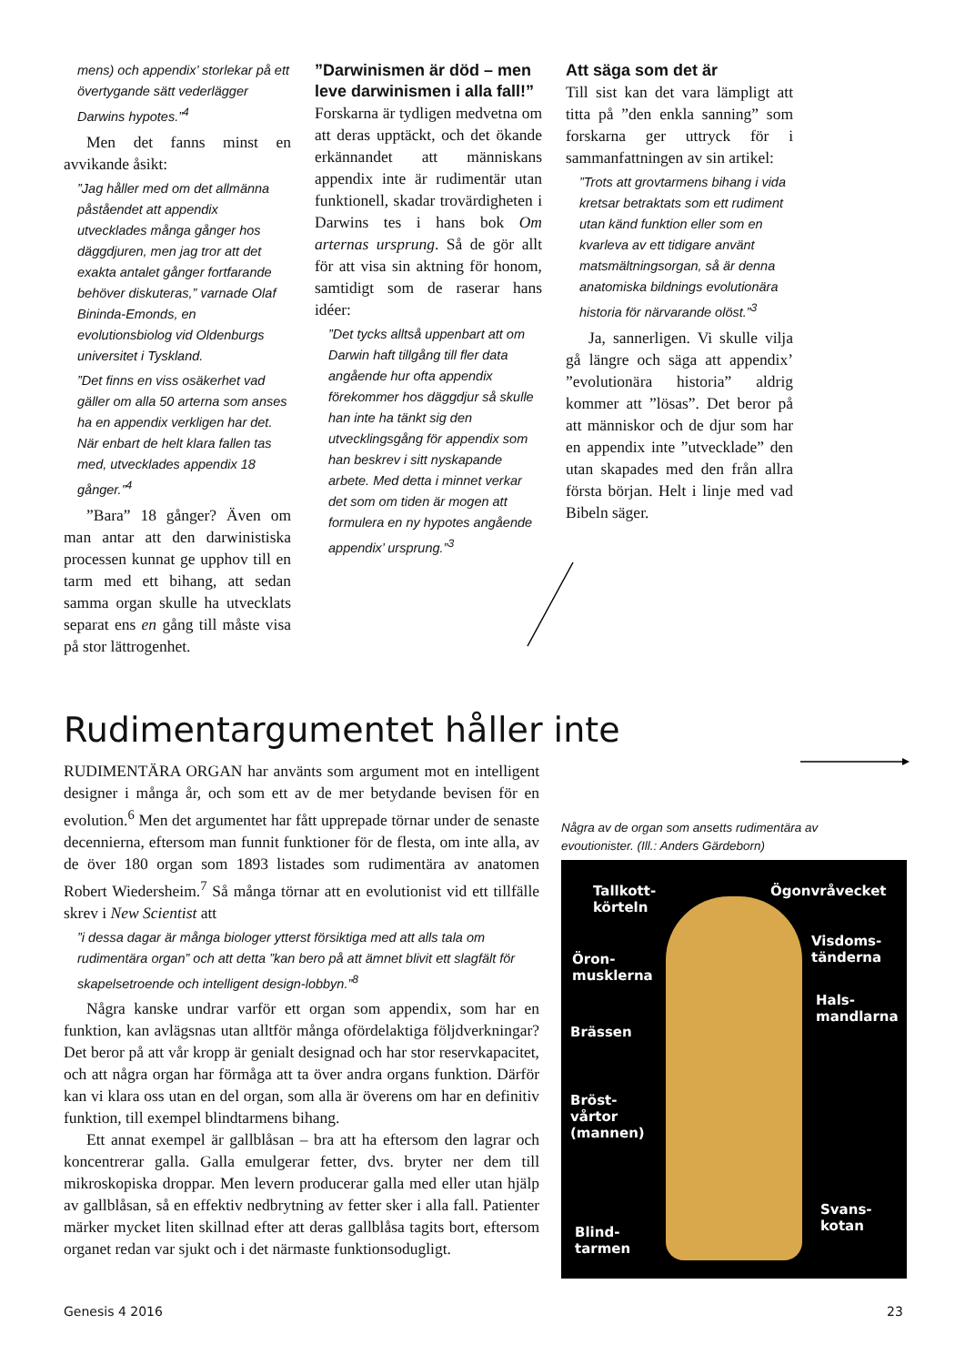mens) och appendix’ storlekar på ett övertygande sätt vederlägger Darwins hypotes.”<sup>4</sup>
Men det fanns minst en avvikande åsikt:
”Jag håller med om det allmänna påståendet att appendix utvecklades många gånger hos däggdjuren, men jag tror att det exakta antalet gånger fortfarande behöver diskuteras,” varnade Olaf Bininda-Emonds, en evolutionsbiolog vid Oldenburgs universitet i Tyskland.
”Det finns en viss osäkerhet vad gäller om alla 50 arterna som anses ha en appendix verkligen har det. När enbart de helt klara fallen tas med, utvecklades appendix 18 gånger.”<sup>4</sup>
”Bara” 18 gånger? Även om man antar att den darwinistiska processen kunnat ge upphov till en tarm med ett bihang, att sedan samma organ skulle ha utvecklats separat ens en gång till måste visa på stor lättrogenhet.
”Darwinismen är död – men leve darwinismen i alla fall!”
Forskarna är tydligen medvetna om att deras upptäckt, och det ökande erkännandet att människans appendix inte är rudimentär utan funktionell, skadar trovärdigheten i Darwins tes i hans bok Om arternas ursprung. Så de gör allt för att visa sin aktning för honom, samtidigt som de raserar hans idéer:
”Det tycks alltså uppenbart att om Darwin haft tillgång till fler data angående hur ofta appendix förekommer hos däggdjur så skulle han inte ha tänkt sig den utvecklingsgång för appendix som han beskrev i sitt nyskapande arbete. Med detta i minnet verkar det som om tiden är mogen att formulera en ny hypotes angående appendix’ ursprung.”<sup>3</sup>
Att säga som det är
Till sist kan det vara lämpligt att titta på ”den enkla sanning” som forskarna ger uttryck för i sammanfattningen av sin artikel:
”Trots att grovtarmens bihang i vida kretsar betraktats som ett rudiment utan känd funktion eller som en kvarleva av ett tidigare använt matsmältningsorgan, så är denna anatomiska bildnings evolutionära historia för närvarande olöst.”<sup>3</sup>
Ja, sannerligen. Vi skulle vilja gå längre och säga att appendix’ ”evolutionära historia” aldrig kommer att ”lösas”. Det beror på att människor och de djur som har en appendix inte ”utvecklade” den utan skapades med den från allra första början. Helt i linje med vad Bibeln säger.
Rudimentargumentet håller inte
RUDIMENTÄRA ORGAN har använts som argument mot en intelligent designer i många år, och som ett av de mer betydande bevisen för en evolution.<sup>6</sup> Men det argumentet har fått upprepade törnar under de senaste decennierna, eftersom man funnit funktioner för de flesta, om inte alla, av de över 180 organ som 1893 listades som rudimentära av anatomen Robert Wiedersheim.<sup>7</sup> Så många törnar att en evolutionist vid ett tillfälle skrev i New Scientist att
”i dessa dagar är många biologer ytterst försiktiga med att alls tala om rudimentära organ” och att detta ”kan bero på att ämnet blivit ett slagfält för skapelsetroende och intelligent design-lobbyn.”<sup>8</sup>
Några kanske undrar varför ett organ som appendix, som har en funktion, kan avlägsnas utan alltför många ofördelaktiga följdverkningar? Det beror på att vår kropp är genialt designad och har stor reservkapacitet, och att några organ har förmåga att ta över andra organs funktion. Därför kan vi klara oss utan en del organ, som alla är överens om har en definitiv funktion, till exempel blindtarmens bihang.
Ett annat exempel är gallblåsan – bra att ha eftersom den lagrar och koncentrerar galla. Galla emulgerar fetter, dvs. bryter ner dem till mikroskopiska droppar. Men levern producerar galla med eller utan hjälp av gallblåsan, så en effektiv nedbrytning av fetter sker i alla fall. Patienter märker mycket liten skillnad efter att deras gallblåsa tagits bort, eftersom organet redan var sjukt och i det närmaste funktionsodugligt.
Några av de organ som ansetts rudimentära av evoutionister. (Ill.: Anders Gärdeborn)
Tallkott-
körteln
Ögonvråvecket
Öron-
musklerna
Visdoms-
tänderna
Hals-
mandlarna
Brässen
Bröst-
vårtor
(mannen)
Svans-
kotan Blind-
tarmen
Genesis 4 2016 23